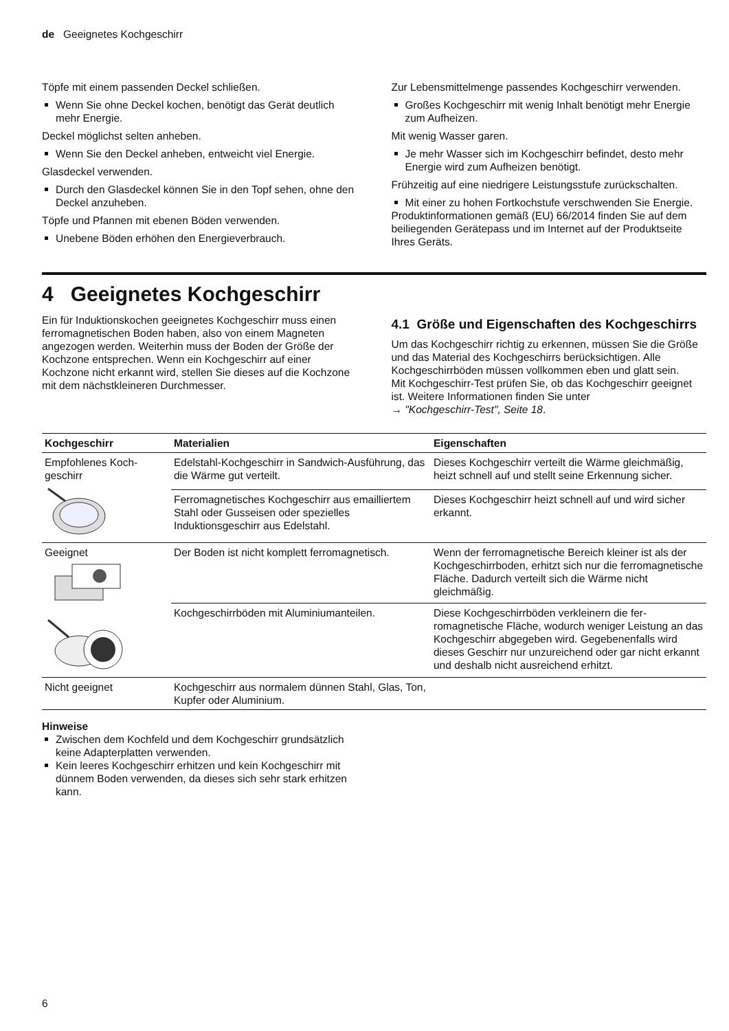de Geeignetes Kochgeschirr
Töpfe mit einem passenden Deckel schließen.
Wenn Sie ohne Deckel kochen, benötigt das Gerät deutlich mehr Energie.
Deckel möglichst selten anheben.
Wenn Sie den Deckel anheben, entweicht viel Ener­gie.
Glasdeckel verwenden.
Durch den Glasdeckel können Sie in den Topf se­hen, ohne den Deckel anzuheben.
Töpfe und Pfannen mit ebenen Böden verwenden.
Unebene Böden erhöhen den Energieverbrauch.
Zur Lebensmittelmenge passendes Kochgeschirr ver­wenden.
Großes Kochgeschirr mit wenig Inhalt benötigt mehr Energie zum Aufheizen.
Mit wenig Wasser garen.
Je mehr Wasser sich im Kochgeschirr befindet, de­sto mehr Energie wird zum Aufheizen benötigt.
Frühzeitig auf eine niedrigere Leistungsstufe zurück­schalten.
Mit einer zu hohen Fortkochstufe verschwenden Sie Energie.
Produktinformationen gemäß (EU) 66/2014 finden Sie auf dem beiliegenden Gerätepass und im Internet auf der Produktseite Ihres Geräts.
4 Geeignetes Kochgeschirr
Ein für Induktionskochen geeignetes Kochgeschirr muss einen ferromagnetischen Boden haben, also von einem Magneten angezogen werden. Weiterhin muss der Boden der Größe der Kochzone entsprechen. Wenn ein Kochgeschirr auf einer Kochzone nicht er­kannt wird, stellen Sie dieses auf die Kochzone mit dem nächstkleineren Durchmesser.
4.1 Größe und Eigenschaften des Kochgeschirrs
Um das Kochgeschirr richtig zu erkennen, müssen Sie die Größe und das Material des Kochgeschirrs berück­sichtigen. Alle Kochgeschirrböden müssen vollkommen eben und glatt sein.
Mit Kochgeschirr-Test prüfen Sie, ob das Kochgeschirr geeignet ist. Weitere Informationen finden Sie unter
→ "Kochgeschirr-Test", Seite 18.
| Kochgeschirr | Materialien | Eigenschaften |
| --- | --- | --- |
| Empfohlenes Koch­geschirr | Edelstahl-Kochgeschirr in Sandwich-Ausfüh­rung, das die Wärme gut verteilt. | Dieses Kochgeschirr verteilt die Wärme gleichmäßig, heizt schnell auf und stellt seine Erkennung sicher. |
| | Ferromagnetisches Kochgeschirr aus email­liertem Stahl oder Gusseisen oder spezielles Induktionsgeschirr aus Edelstahl. | Dieses Kochgeschirr heizt schnell auf und wird sicher erkannt. |
| Geeignet | Der Boden ist nicht komplett ferromagne­tisch. | Wenn der ferromagnetische Bereich kleiner ist als der Kochgeschirrboden, erhitzt sich nur die ferromagnetische Fläche. Dadurch verteilt sich die Wärme nicht gleichmäßig. |
| | Kochgeschirrböden mit Aluminiumanteilen. | Diese Kochgeschirrböden verkleinern die fer­romagnetische Fläche, wodurch weniger Leistung an das Kochgeschirr abgegeben wird. Gegebenenfalls wird dieses Geschirr nur unzureichend oder gar nicht erkannt und deshalb nicht ausreichend erhitzt. |
| Nicht geeignet | Kochgeschirr aus normalem dünnen Stahl, Glas, Ton, Kupfer oder Aluminium. | |
Hinweise
Zwischen dem Kochfeld und dem Kochgeschirr grundsätzlich keine Adapterplatten verwenden.
Kein leeres Kochgeschirr erhitzen und kein Kochge­schirr mit dünnem Boden verwenden, da dieses sich sehr stark erhitzen kann.
6